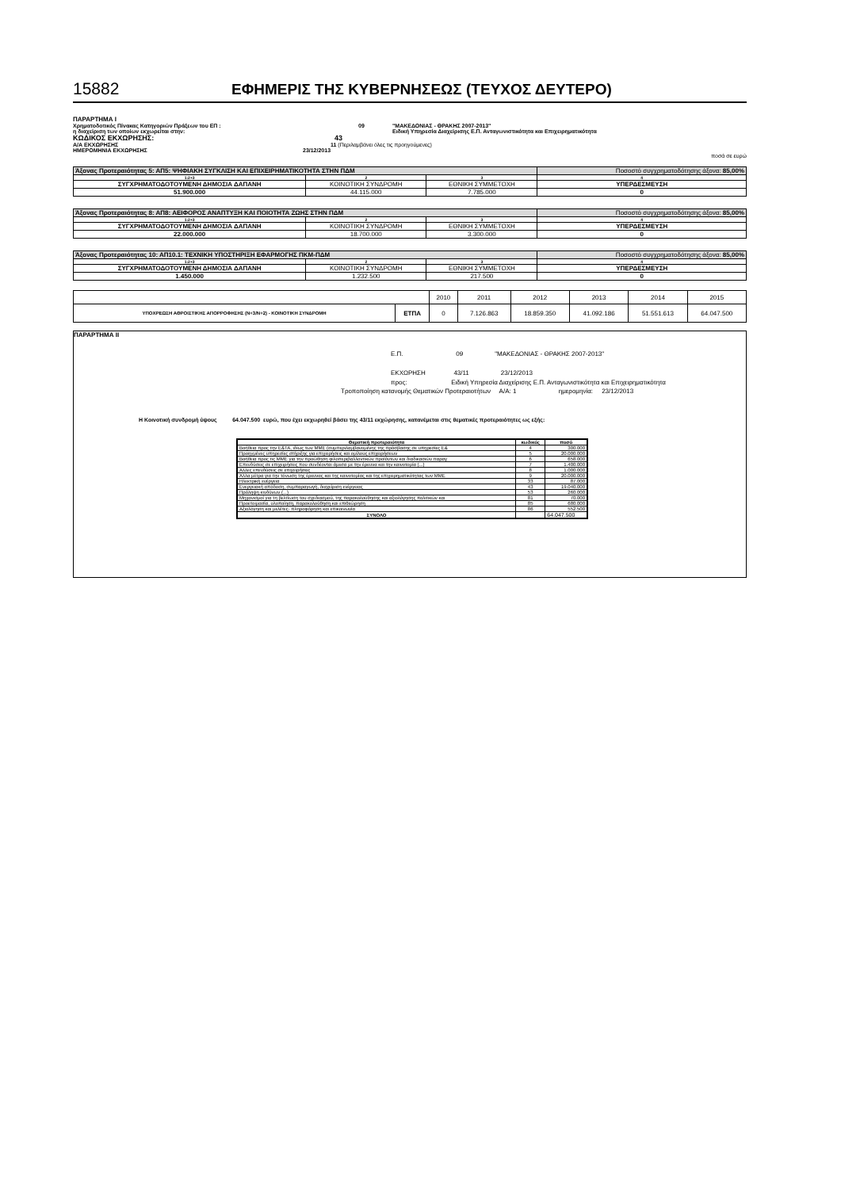15882 ΕΦΗΜΕΡΙΣ ΤΗΣ ΚΥΒΕΡΝΗΣΕΩΣ (ΤΕΥΧΟΣ ΔΕΥΤΕΡΟ)
ΠΑΡΑΡΤΗΜΑ Ι
Χρηματοδοτικός Πίνακας Κατηγοριών Πράξεων του ΕΠ : 09 "ΜΑΚΕΔΟΝΙΑΣ - ΘΡΑΚΗΣ 2007-2013"
η διαχείριση των οποίων εκχωρείται στην: Ειδική Υπηρεσία Διαχείρισης Ε.Π. Ανταγωνιστικότητα και Επιχειρηματικότητα
ΚΩΔΙΚΟΣ ΕΚΧΩΡΗΣΗΣ: 43
Α/Α ΕΚΧΩΡΗΣΗΣ 11 (Περιλαμβάνει όλες τις προηγούμενες)
ΗΜΕΡΟΜΗΝΙΑ ΕΚΧΩΡΗΣΗΣ 23/12/2013
ποσά σε ευρώ
| Άξονας Προτεραιότητας 5: ΑΠ5: ΨΗΦΙΑΚΗ ΣΥΓΚΛΙΣΗ ΚΑΙ ΕΠΙΧΕΙΡΗΜΑΤΙΚΟΤΗΤΑ ΣΤΗΝ ΠΔΜ | | | Ποσοστό συγχρηματοδότησης άξονα: 85,00% |
| 1:2+3 | 2 | 3 | 4 |
| ΣΥΓΧΡΗΜΑΤΟΔΟΤΟΥΜΕΝΗ ΔΗΜΟΣΙΑ ΔΑΠΑΝΗ | ΚΟΙΝΟΤΙΚΗ ΣΥΝΔΡΟΜΗ | ΕΘΝΙΚΗ ΣΥΜΜΕΤΟΧΗ | ΥΠΕΡΔΕΣΜΕΥΣΗ |
| 51.900.000 | 44.115.000 | 7.785.000 | 0 |
| Άξονας Προτεραιότητας 8: ΑΠ8: ΑΕΙΦΟΡΟΣ ΑΝΑΠΤΥΞΗ ΚΑΙ ΠΟΙΟΤΗΤΑ ΖΩΗΣ ΣΤΗΝ ΠΔΜ | | | Ποσοστό συγχρηματοδότησης άξονα: 85,00% |
| 1:2+3 | 2 | 3 | 4 |
| ΣΥΓΧΡΗΜΑΤΟΔΟΤΟΥΜΕΝΗ ΔΗΜΟΣΙΑ ΔΑΠΑΝΗ | ΚΟΙΝΟΤΙΚΗ ΣΥΝΔΡΟΜΗ | ΕΘΝΙΚΗ ΣΥΜΜΕΤΟΧΗ | ΥΠΕΡΔΕΣΜΕΥΣΗ |
| 22.000.000 | 18.700.000 | 3.300.000 | 0 |
| Άξονας Προτεραιότητας 10: ΑΠ10.1: ΤΕΧΝΙΚΗ ΥΠΟΣΤΗΡΙΞΗ ΕΦΑΡΜΟΓΗΣ ΠΚΜ-ΠΔΜ | | | Ποσοστό συγχρηματοδότησης άξονα: 85,00% |
| 1:2+3 | 2 | 3 | 4 |
| ΣΥΓΧΡΗΜΑΤΟΔΟΤΟΥΜΕΝΗ ΔΗΜΟΣΙΑ ΔΑΠΑΝΗ | ΚΟΙΝΟΤΙΚΗ ΣΥΝΔΡΟΜΗ | ΕΘΝΙΚΗ ΣΥΜΜΕΤΟΧΗ | ΥΠΕΡΔΕΣΜΕΥΣΗ |
| 1.450.000 | 1.232.500 | 217.500 | 0 |
| | | 2010 | 2011 | 2012 | 2013 | 2014 | 2015 |
| ΥΠΟΧΡΕΩΣΗ ΑΘΡΟΙΣΤΙΚΗΣ ΑΠΟΡΡΟΦΗΣΗΣ (Ν+3/Ν+2) - ΚΟΙΝΟΤΙΚΗ ΣΥΝΔΡΟΜΗ | ΕΤΠΑ | 0 | 7.126.863 | 18.859.350 | 41.092.186 | 51.551.613 | 64.047.500 |
ΠΑΡΑΡΤΗΜΑ ΙΙ
Ε.Π. 09 "ΜΑΚΕΔΟΝΙΑΣ - ΘΡΑΚΗΣ 2007-2013"
ΕΚΧΩΡΗΣΗ 43/11 23/12/2013
προς: Ειδική Υπηρεσία Διαχείρισης Ε.Π. Ανταγωνιστικότητα και Επιχειρηματικότητα
Τροποποίηση κατανομής Θεματικών Προτεραιοτήτων Α/Α: 1 ημερομηνία: 23/12/2013
Η Κοινοτική συνδρομή ύψους 64.047.500 ευρώ, που έχει εκχωρηθεί βάσει της 43/11 εκχώρησης, κατανέμεται στις θεματικές προτεραιότητες ως εξής:
| Θεματική προτεραιότητα | κωδικός | ποσό |
| --- | --- | --- |
| Βοήθεια προς την Ε&ΤΑ, ιδίως των ΜΜΕ (συμπεριλαμβανομένης της πρόσβασης σε υπηρεσίες Ε& | 4 | 300.000 |
| Προηγμένες υπηρεσίες στήριξης για επιχειρήσεις και ομίλους επιχειρήσεων | 5 | 20.000.000 |
| Βοήθεια προς τις ΜΜΕ για την προώθηση φιλοπεριβαλλοντικών προϊόντων και διαδικασιών παραγ | 6 | 658.000 |
| Επενδύσεις σε επιχειρήσεις που συνδέονται άμεσα με την έρευνα και την καινοτομία (...) | 7 | 1.400.000 |
| Άλλες επενδύσεις σε επιχειρήσεις | 8 | 1.000.000 |
| Άλλα μέτρα για την τόνωση της έρευνας και της καινοτομίας και της επιχειρηματικότητας των ΜΜΕ | 9 | 20.000.000 |
| Ηλεκτρική ενέργεια | 33 | 87.000 |
| Ενεργειακή απόδοση, συμπαραγωγή, διαχείριση ενέργειας | 43 | 19.040.000 |
| Πρόληψη κινδύνων (...) | 53 | 260.000 |
| Μηχανισμοί για τη βελτίωση του σχεδιασμού, της παρακολούθησης και αξιολόγησης πολιτικών και | 81 | 70.000 |
| Προετοιμασία, υλοποίηση, παρακολούθηση και επιθεώρηση | 85 | 680.000 |
| Αξιολόγηση και μελέτες· πληροφόρηση και επικοινωνία | 86 | 552.500 |
| ΣΥΝΟΛΟ | | 64.047.500 |